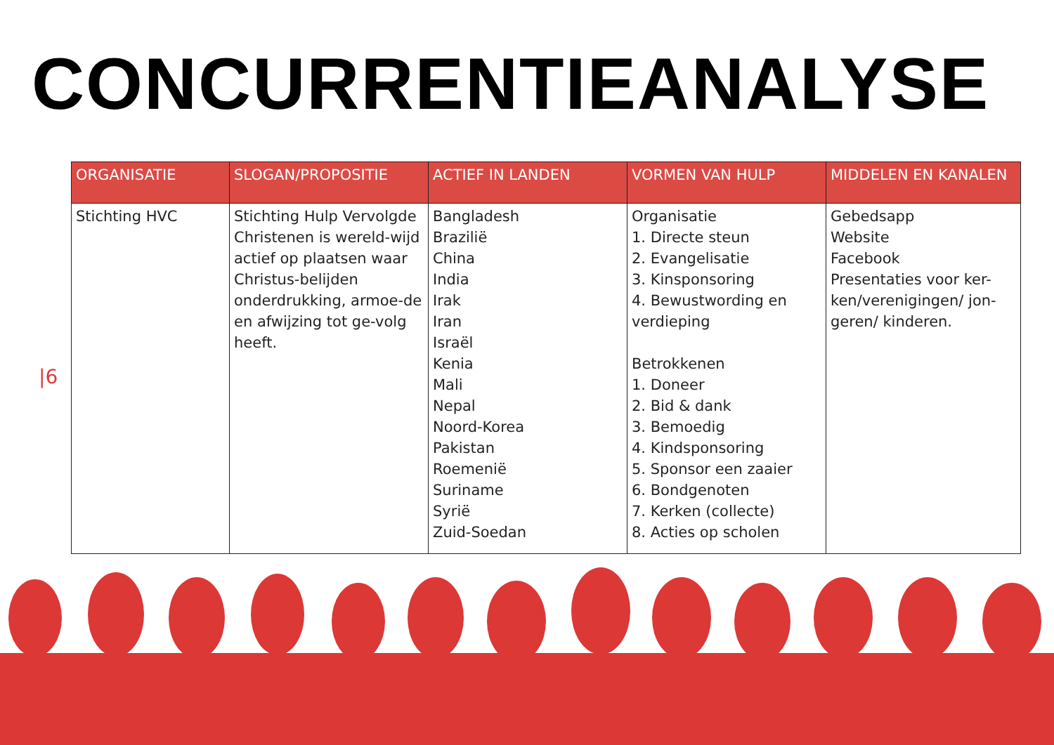CONCURRENTIEANALYSE
|6
| ORGANISATIE | SLOGAN/PROPOSITIE | ACTIEF IN LANDEN | VORMEN VAN HULP | MIDDELEN EN KANALEN |
| --- | --- | --- | --- | --- |
| Stichting HVC | Stichting Hulp Vervolgde Christenen is wereld-wijd actief op plaatsen waar Christus-belijden onderdrukking, armoe-de en afwijzing tot ge-volg heeft. | Bangladesh Brazilië China India Irak Iran Israël Kenia Mali Nepal Noord-Korea Pakistan Roemenië Suriname Syrië Zuid-Soedan | Organisatie 1. Directe steun 2. Evangelisatie 3. Kinsponsoring 4. Bewustwording en verdieping Betrokkenen 1. Doneer 2. Bid & dank 3. Bemoedig 4. Kindsponsoring 5. Sponsor een zaaier 6. Bondgenoten 7. Kerken (collecte) 8. Acties op scholen | Gebedsapp Website Facebook Presentaties voor ker-ken/verenigingen/ jon-geren/ kinderen. |